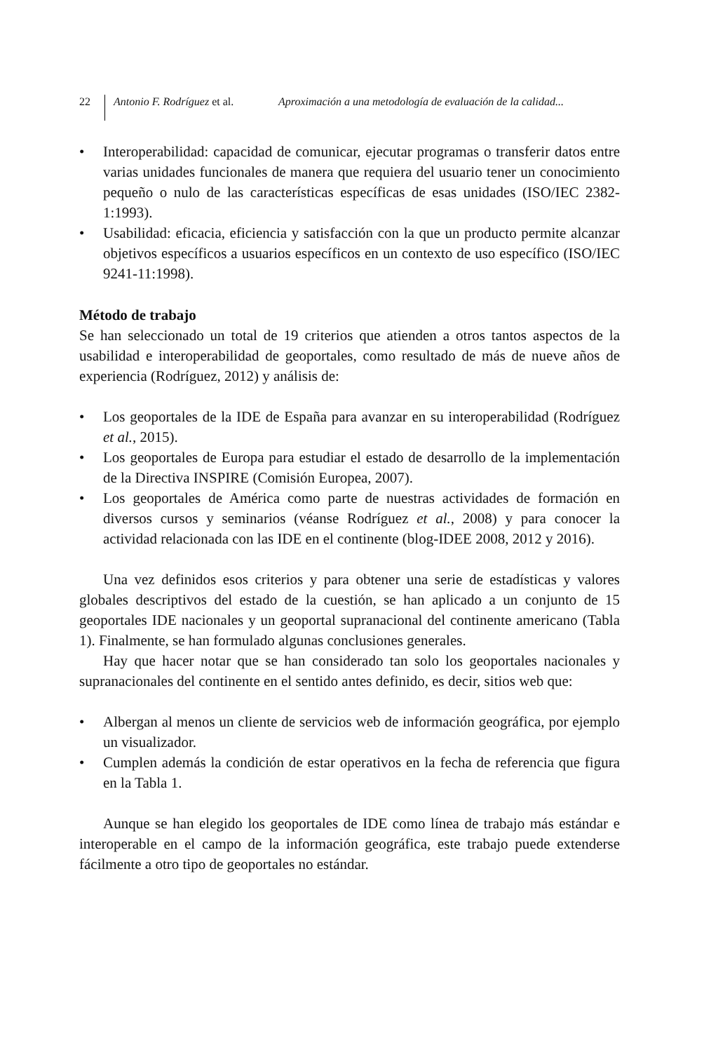22
Antonio F. Rodríguez et al.
Aproximación a una metodología de evaluación de la calidad...
• Interoperabilidad: capacidad de comunicar, ejecutar programas o transferir datos entre varias unidades funcionales de manera que requiera del usuario tener un conocimiento pequeño o nulo de las características específicas de esas unidades (ISO/IEC 2382-1:1993).
• Usabilidad: eficacia, eficiencia y satisfacción con la que un producto permite alcanzar objetivos específicos a usuarios específicos en un contexto de uso específico (ISO/IEC 9241-11:1998).
Método de trabajo
Se han seleccionado un total de 19 criterios que atienden a otros tantos aspectos de la usabilidad e interoperabilidad de geoportales, como resultado de más de nueve años de experiencia (Rodríguez, 2012) y análisis de:
• Los geoportales de la IDE de España para avanzar en su interoperabilidad (Rodríguez et al., 2015).
• Los geoportales de Europa para estudiar el estado de desarrollo de la implementación de la Directiva INSPIRE (Comisión Europea, 2007).
• Los geoportales de América como parte de nuestras actividades de formación en diversos cursos y seminarios (véanse Rodríguez et al., 2008) y para conocer la actividad relacionada con las IDE en el continente (blog-IDEE 2008, 2012 y 2016).
Una vez definidos esos criterios y para obtener una serie de estadísticas y valores globales descriptivos del estado de la cuestión, se han aplicado a un conjunto de 15 geoportales IDE nacionales y un geoportal supranacional del continente americano (Tabla 1). Finalmente, se han formulado algunas conclusiones generales.
Hay que hacer notar que se han considerado tan solo los geoportales nacionales y supranacionales del continente en el sentido antes definido, es decir, sitios web que:
• Albergan al menos un cliente de servicios web de información geográfica, por ejemplo un visualizador.
• Cumplen además la condición de estar operativos en la fecha de referencia que figura en la Tabla 1.
Aunque se han elegido los geoportales de IDE como línea de trabajo más estándar e interoperable en el campo de la información geográfica, este trabajo puede extenderse fácilmente a otro tipo de geoportales no estándar.